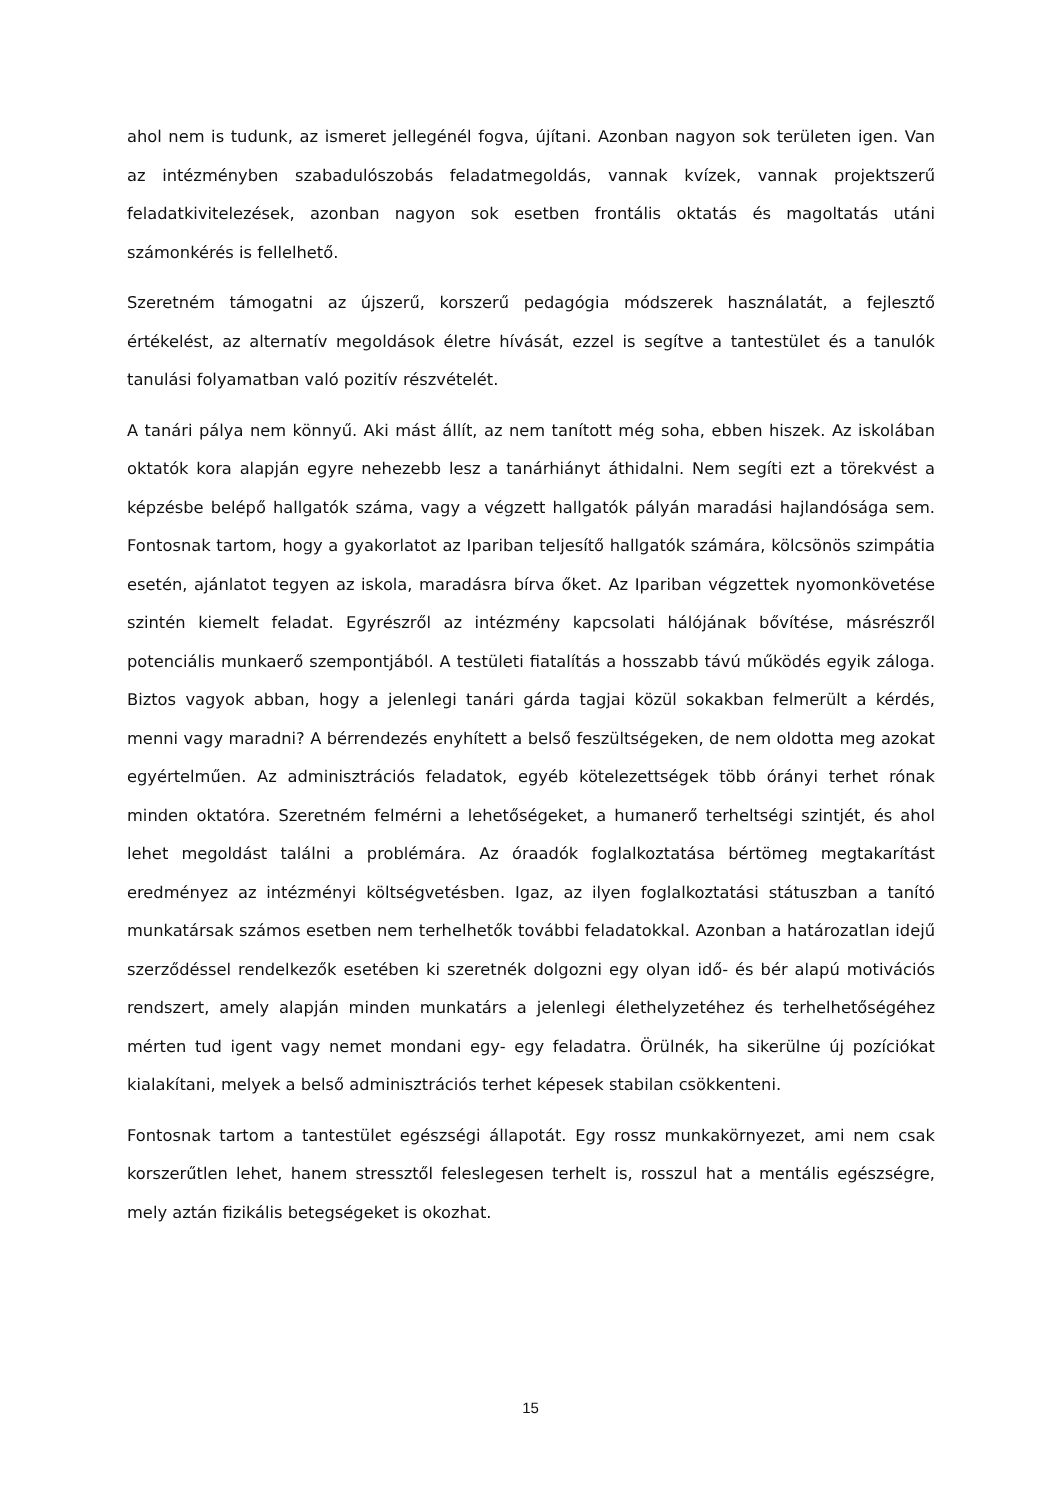ahol nem is tudunk, az ismeret jellegénél fogva, újítani. Azonban nagyon sok területen igen. Van az intézményben szabadulószobás feladatmegoldás, vannak kvízek, vannak projektszerű feladatkivitelezések, azonban nagyon sok esetben frontális oktatás és magoltatás utáni számonkérés is fellelhető.
Szeretném támogatni az újszerű, korszerű pedagógia módszerek használatát, a fejlesztő értékelést, az alternatív megoldások életre hívását, ezzel is segítve a tantestület és a tanulók tanulási folyamatban való pozitív részvételét.
A tanári pálya nem könnyű. Aki mást állít, az nem tanított még soha, ebben hiszek. Az iskolában oktatók kora alapján egyre nehezebb lesz a tanárhiányt áthidalni. Nem segíti ezt a törekvést a képzésbe belépő hallgatók száma, vagy a végzett hallgatók pályán maradási hajlandósága sem. Fontosnak tartom, hogy a gyakorlatot az Ipariban teljesítő hallgatók számára, kölcsönös szimpátia esetén, ajánlatot tegyen az iskola, maradásra bírva őket. Az Ipariban végzettek nyomonkövetése szintén kiemelt feladat. Egyrészről az intézmény kapcsolati hálójának bővítése, másrészről potenciális munkaerő szempontjából. A testületi fiatalítás a hosszabb távú működés egyik záloga. Biztos vagyok abban, hogy a jelenlegi tanári gárda tagjai közül sokakban felmerült a kérdés, menni vagy maradni? A bérrendezés enyhített a belső feszültségeken, de nem oldotta meg azokat egyértelműen. Az adminisztrációs feladatok, egyéb kötelezettségek több órányi terhet rónak minden oktatóra. Szeretném felmérni a lehetőségeket, a humanerő terheltségi szintjét, és ahol lehet megoldást találni a problémára. Az óraadók foglalkoztatása bértömeg megtakarítást eredményez az intézményi költségvetésben. Igaz, az ilyen foglalkoztatási státuszban a tanító munkatársak számos esetben nem terhelhetők további feladatokkal. Azonban a határozatlan idejű szerződéssel rendelkezők esetében ki szeretnék dolgozni egy olyan idő- és bér alapú motivációs rendszert, amely alapján minden munkatárs a jelenlegi élethelyzetéhez és terhelhetőségéhez mérten tud igent vagy nemet mondani egy- egy feladatra. Örülnék, ha sikerülne új pozíciókat kialakítani, melyek a belső adminisztrációs terhet képesek stabilan csökkenteni.
Fontosnak tartom a tantestület egészségi állapotát. Egy rossz munkakörnyezet, ami nem csak korszerűtlen lehet, hanem stressztől feleslegesen terhelt is, rosszul hat a mentális egészségre, mely aztán fizikális betegségeket is okozhat.
15